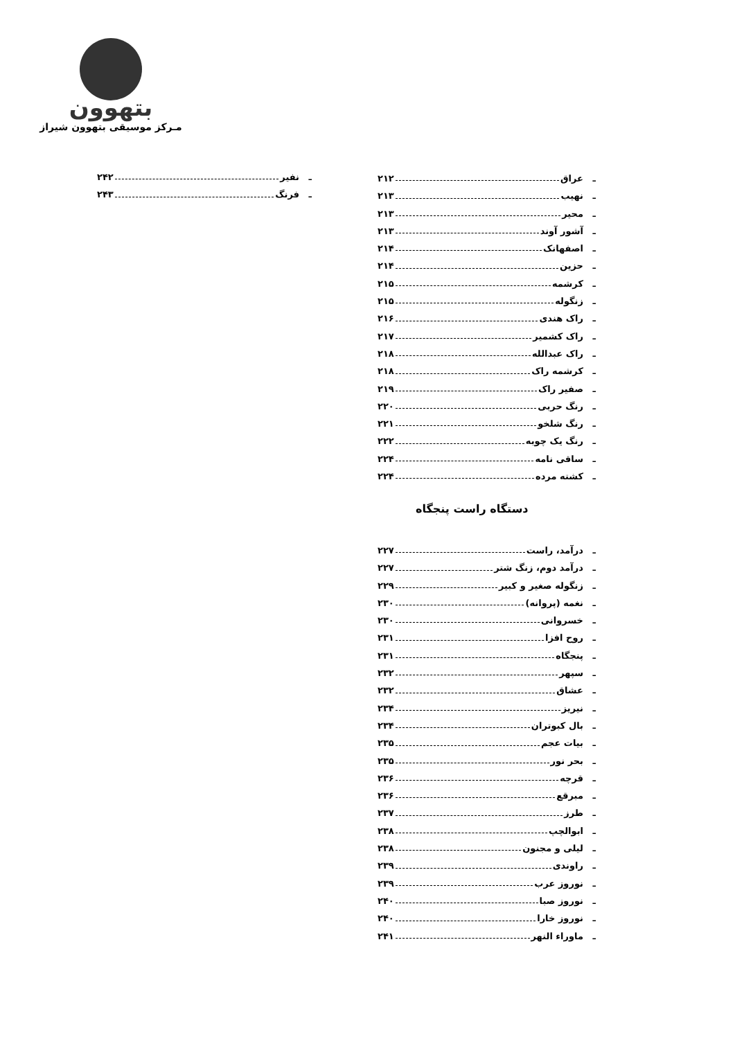بتهوون
مـرکز موسیقی بتهوون شیراز
ـ عراق ۲۱۲
ـ نهیب ۲۱۳
ـ محیر ۲۱۳
ـ آشور آوند ۲۱۳
ـ اصفهانک ۲۱۴
ـ حزین ۲۱۴
ـ کرشمه ۲۱۵
ـ زنگوله ۲۱۵
ـ راک هندی ۲۱۶
ـ راک کشمیر ۲۱۷
ـ راک عبدالله ۲۱۸
ـ کرشمه راک ۲۱۸
ـ صفیر راک ۲۱۹
ـ رنگ حربی ۲۲۰
ـ رنگ شلخو ۲۲۱
ـ رنگ یک چوبه ۲۲۲
ـ ساقی نامه ۲۲۴
ـ کشته مرده ۲۲۴
ـ نفیر ۲۴۲
ـ فرنگ ۲۴۳
دستگاه راست پنجگاه
ـ درآمد، راست ۲۲۷
ـ درآمد دوم، زنگ شتر ۲۲۷
ـ زنگوله صغیر و کبیر ۲۲۹
ـ نغمه (پروانه) ۲۳۰
ـ خسروانی ۲۳۰
ـ روح افزا ۲۳۱
ـ پنجگاه ۲۳۱
ـ سپهر ۲۳۲
ـ عشاق ۲۳۲
ـ نیریز ۲۳۴
ـ بال کبوتران ۲۳۴
ـ بیات عجم ۲۳۵
ـ بحر نور ۲۳۵
ـ قرچه ۲۳۶
ـ مبرقع ۲۳۶
ـ طرز ۲۳۷
ـ ابوالچپ ۲۳۸
ـ لیلی و مجنون ۲۳۸
ـ راوندی ۲۳۹
ـ نوروز عرب ۲۳۹
ـ نوروز صبا ۲۴۰
ـ نوروز خارا ۲۴۰
ـ ماوراء النهر ۲۴۱